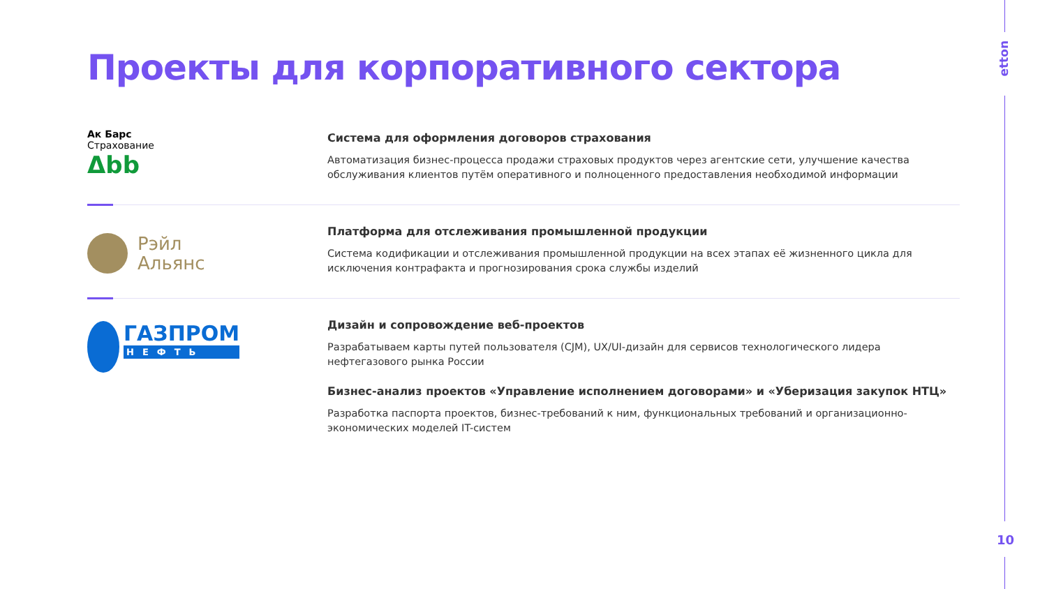Проекты для корпоративного сектора
etton
10
Ак Барс
Страхование
ᐃbb
Система для оформления договоров страхования
Автоматизация бизнес-процесса продажи страховых продуктов через агентские сети, улучшение качества обслуживания клиентов путём оперативного и полноценного предоставления необходимой информации
Рэйл
Альянс
Платформа для отслеживания промышленной продукции
Система кодификации и отслеживания промышленной продукции на всех этапах её жизненного цикла для исключения контрафакта и прогнозирования срока службы изделий
ГАЗПРОМ
НЕФТЬ
Дизайн и сопровождение веб-проектов
Разрабатываем карты путей пользователя (CJM), UX/UI-дизайн для сервисов технологического лидера нефтегазового рынка России
Бизнес-анализ проектов «Управление исполнением договорами» и «Уберизация закупок НТЦ»
Разработка паспорта проектов, бизнес-требований к ним, функциональных требований и организационно-экономических моделей IT-систем